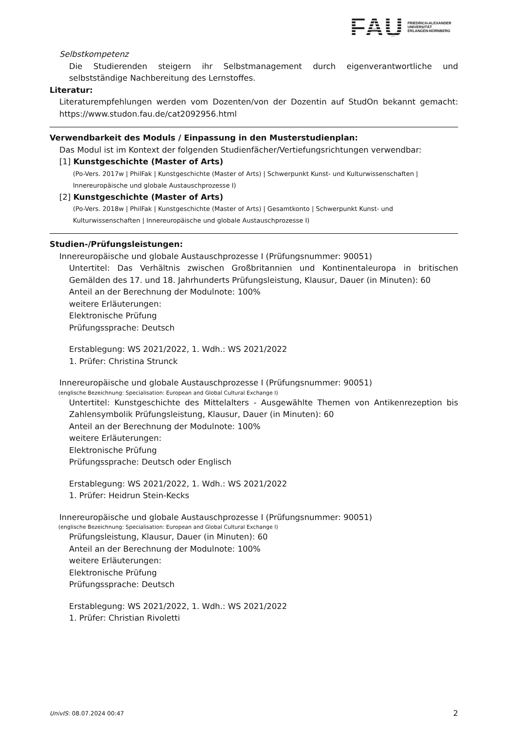FAU
FRIEDRICH-ALEXANDER
UNIVERSITÄT
ERLANGEN-NÜRNBERG
Selbstkompetenz
Die Studierenden steigern ihr Selbstmanagement durch eigenverantwortliche und selbstständige Nachbereitung des Lernstoffes.
Literatur:
Literaturempfehlungen werden vom Dozenten/von der Dozentin auf StudOn bekannt gemacht: https://www.studon.fau.de/cat2092956.html
Verwendbarkeit des Moduls / Einpassung in den Musterstudienplan:
Das Modul ist im Kontext der folgenden Studienfächer/Vertiefungsrichtungen verwendbar:
[1] Kunstgeschichte (Master of Arts)
(Po-Vers. 2017w | PhilFak | Kunstgeschichte (Master of Arts) | Schwerpunkt Kunst- und Kulturwissenschaften | Innereuropäische und globale Austauschprozesse I)
[2] Kunstgeschichte (Master of Arts)
(Po-Vers. 2018w | PhilFak | Kunstgeschichte (Master of Arts) | Gesamtkonto | Schwerpunkt Kunst- und Kulturwissenschaften | Innereuropäische und globale Austauschprozesse I)
Studien-/Prüfungsleistungen:
Innereuropäische und globale Austauschprozesse I (Prüfungsnummer: 90051)
Untertitel: Das Verhältnis zwischen Großbritannien und Kontinentaleuropa in britischen Gemälden des 17. und 18. Jahrhunderts Prüfungsleistung, Klausur, Dauer (in Minuten): 60
Anteil an der Berechnung der Modulnote: 100%
weitere Erläuterungen:
Elektronische Prüfung
Prüfungssprache: Deutsch
Erstablegung: WS 2021/2022, 1. Wdh.: WS 2021/2022
1. Prüfer: Christina Strunck
Innereuropäische und globale Austauschprozesse I (Prüfungsnummer: 90051)
(englische Bezeichnung: Specialisation: European and Global Cultural Exchange I)
Untertitel: Kunstgeschichte des Mittelalters - Ausgewählte Themen von Antikenrezeption bis Zahlensymbolik Prüfungsleistung, Klausur, Dauer (in Minuten): 60
Anteil an der Berechnung der Modulnote: 100%
weitere Erläuterungen:
Elektronische Prüfung
Prüfungssprache: Deutsch oder Englisch
Erstablegung: WS 2021/2022, 1. Wdh.: WS 2021/2022
1. Prüfer: Heidrun Stein-Kecks
Innereuropäische und globale Austauschprozesse I (Prüfungsnummer: 90051)
(englische Bezeichnung: Specialisation: European and Global Cultural Exchange I)
Prüfungsleistung, Klausur, Dauer (in Minuten): 60
Anteil an der Berechnung der Modulnote: 100%
weitere Erläuterungen:
Elektronische Prüfung
Prüfungssprache: Deutsch
Erstablegung: WS 2021/2022, 1. Wdh.: WS 2021/2022
1. Prüfer: Christian Rivoletti
UnivIS: 08.07.2024 00:47 2